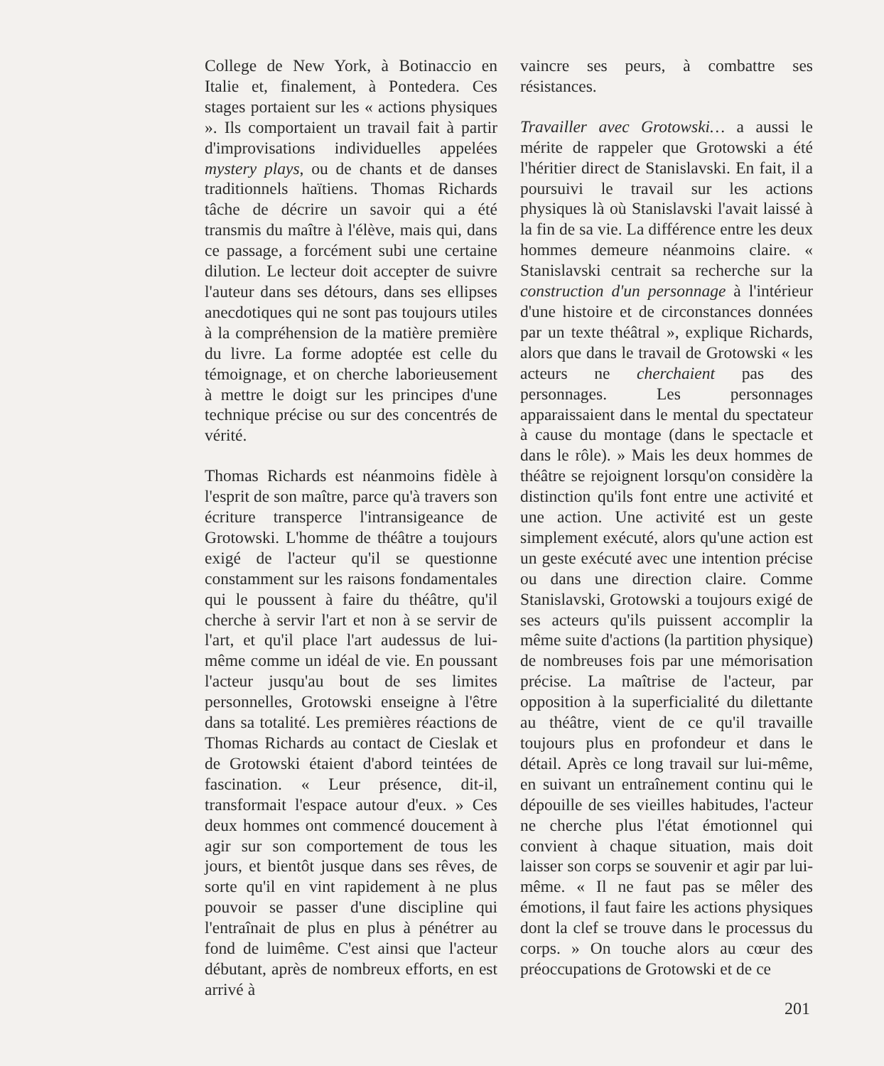College de New York, à Botinaccio en Italie et, finalement, à Pontedera. Ces stages portaient sur les « actions physiques ». Ils comportaient un travail fait à partir d'improvisations individuelles appelées mystery plays, ou de chants et de danses traditionnels haïtiens. Thomas Richards tâche de décrire un savoir qui a été transmis du maître à l'élève, mais qui, dans ce passage, a forcément subi une certaine dilution. Le lecteur doit accepter de suivre l'auteur dans ses détours, dans ses ellipses anecdotiques qui ne sont pas toujours utiles à la compréhension de la matière première du livre. La forme adoptée est celle du témoignage, et on cherche laborieusement à mettre le doigt sur les principes d'une technique précise ou sur des concentrés de vérité.
Thomas Richards est néanmoins fidèle à l'esprit de son maître, parce qu'à travers son écriture transperce l'intransigeance de Grotowski. L'homme de théâtre a toujours exigé de l'acteur qu'il se questionne constamment sur les raisons fondamentales qui le poussent à faire du théâtre, qu'il cherche à servir l'art et non à se servir de l'art, et qu'il place l'art audessus de lui-même comme un idéal de vie. En poussant l'acteur jusqu'au bout de ses limites personnelles, Grotowski enseigne à l'être dans sa totalité. Les premières réactions de Thomas Richards au contact de Cieslak et de Grotowski étaient d'abord teintées de fascination. « Leur présence, dit-il, transformait l'espace autour d'eux. » Ces deux hommes ont commencé doucement à agir sur son comportement de tous les jours, et bientôt jusque dans ses rêves, de sorte qu'il en vint rapidement à ne plus pouvoir se passer d'une discipline qui l'entraînait de plus en plus à pénétrer au fond de luimême. C'est ainsi que l'acteur débutant, après de nombreux efforts, en est arrivé à
vaincre ses peurs, à combattre ses résistances.
Travailler avec Grotowski… a aussi le mérite de rappeler que Grotowski a été l'héritier direct de Stanislavski. En fait, il a poursuivi le travail sur les actions physiques là où Stanislavski l'avait laissé à la fin de sa vie. La différence entre les deux hommes demeure néanmoins claire. « Stanislavski centrait sa recherche sur la construction d'un personnage à l'intérieur d'une histoire et de circonstances données par un texte théâtral », explique Richards, alors que dans le travail de Grotowski « les acteurs ne cherchaient pas des personnages. Les personnages apparaissaient dans le mental du spectateur à cause du montage (dans le spectacle et dans le rôle). » Mais les deux hommes de théâtre se rejoignent lorsqu'on considère la distinction qu'ils font entre une activité et une action. Une activité est un geste simplement exécuté, alors qu'une action est un geste exécuté avec une intention précise ou dans une direction claire. Comme Stanislavski, Grotowski a toujours exigé de ses acteurs qu'ils puissent accomplir la même suite d'actions (la partition physique) de nombreuses fois par une mémorisation précise. La maîtrise de l'acteur, par opposition à la superficialité du dilettante au théâtre, vient de ce qu'il travaille toujours plus en profondeur et dans le détail. Après ce long travail sur lui-même, en suivant un entraînement continu qui le dépouille de ses vieilles habitudes, l'acteur ne cherche plus l'état émotionnel qui convient à chaque situation, mais doit laisser son corps se souvenir et agir par lui-même. « Il ne faut pas se mêler des émotions, il faut faire les actions physiques dont la clef se trouve dans le processus du corps. » On touche alors au cœur des préoccupations de Grotowski et de ce
201